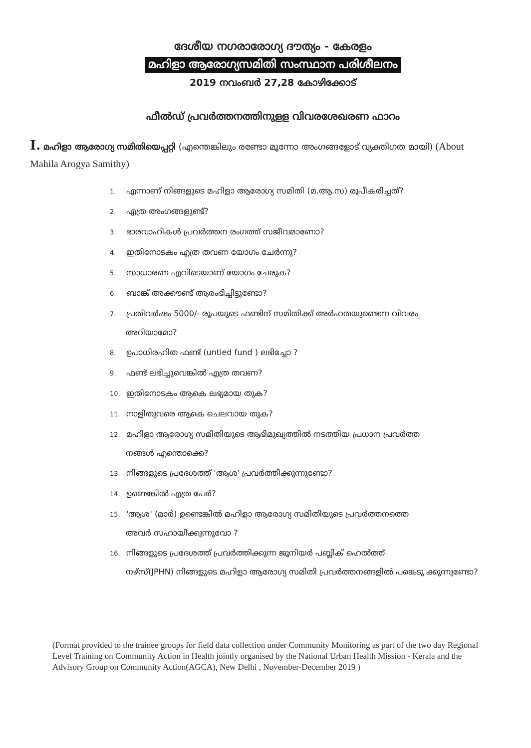ദേശീയ നഗരാരോഗ്യ ദൗത്യം - കേരളം
മഹിളാ ആരോഗ്യസമിതി സംസ്ഥാന പരിശീലനം
2019 നവംബർ 27,28 കോഴിക്കോട്
ഫീൽഡ് പ്രവർത്തനത്തിനുളള വിവരശേഖരണ ഫാറം
I. മഹിളാ ആരോഗ്യ സമിതിയെപ്പറ്റി (എന്തെങ്കിലും രണ്ടോ മൂന്നോ അംഗങ്ങളോട് വ്യക്തിഗത മായി) (About Mahila Arogya Samithy)
1. എന്നാണ് നിങ്ങളുടെ മഹിളാ ആരോഗ്യ സമിതി (മ.ആ.സ) രൂപീകരിച്ചത്?
2. എത്ര അംഗങ്ങളുണ്ട്?
3. ഭാരവാഹികൾ പ്രവർത്തന രംഗത്ത് സജീവമാണോ?
4. ഇതിനോടകം എത്ര തവണ യോഗം ചേർന്നു?
5. സാധാരണ എവിടെയാണ് യോഗം ചേരുക?
6. ബാങ്ക് അക്കൗണ്ട് ആരംഭിച്ചിട്ടുണ്ടോ?
7. പ്രതിവർഷം 5000/- രൂപയുടെ ഫണ്ടിന് സമിതിക്ക് അർഹതയുണ്ടെന്ന വിവരം
അറിയാമോ?
8. ഉപാധിരഹിത ഫണ്ട് (untied fund ) ലഭിച്ചോ ?
9. ഫണ്ട് ലഭിച്ചുവെങ്കിൽ എത്ര തവണ?
10. ഇതിനോടകം ആകെ ലഭ്യമായ തുക?
11. നാളിതുവരെ ആകെ ചെലവായ തുക?
12. മഹിളാ ആരോഗ്യ സമിതിയുടെ ആഭിമുഖ്യത്തിൽ നടത്തിയ പ്രധാന പ്രവർത്ത
നങ്ങൾ എന്തൊക്കെ?
13. നിങ്ങളുടെ പ്രദേശത്ത് 'ആശ' പ്രവർത്തിക്കുന്നുണ്ടോ?
14. ഉണ്ടെങ്കിൽ എത്ര പേർ?
15. 'ആശ' (മാർ) ഉണ്ടെങ്കിൽ മഹിളാ ആരോഗ്യ സമിതിയുടെ പ്രവർത്തനത്തെ
അവർ സഹായിക്കുന്നുവോ ?
16. നിങ്ങളുടെ പ്രദേശത്ത് പ്രവർത്തിക്കുന്ന ജൂനിയർ പബ്ലിക് ഹെൽത്ത്
നഴ്സ്(JPHN) നിങ്ങളുടെ മഹിളാ ആരോഗ്യ സമിതി പ്രവർത്തനങ്ങളിൽ പങ്കെടു ക്കുന്നുണ്ടോ?
(Format provided to the trainee groups for field data collection under Community Monitoring as part of the two day Regional Level Training on Community Action in Health jointly organised by the National Urban Health Mission - Kerala and the Advisory Group on Community Action(AGCA), New Delhi , November-December 2019 )